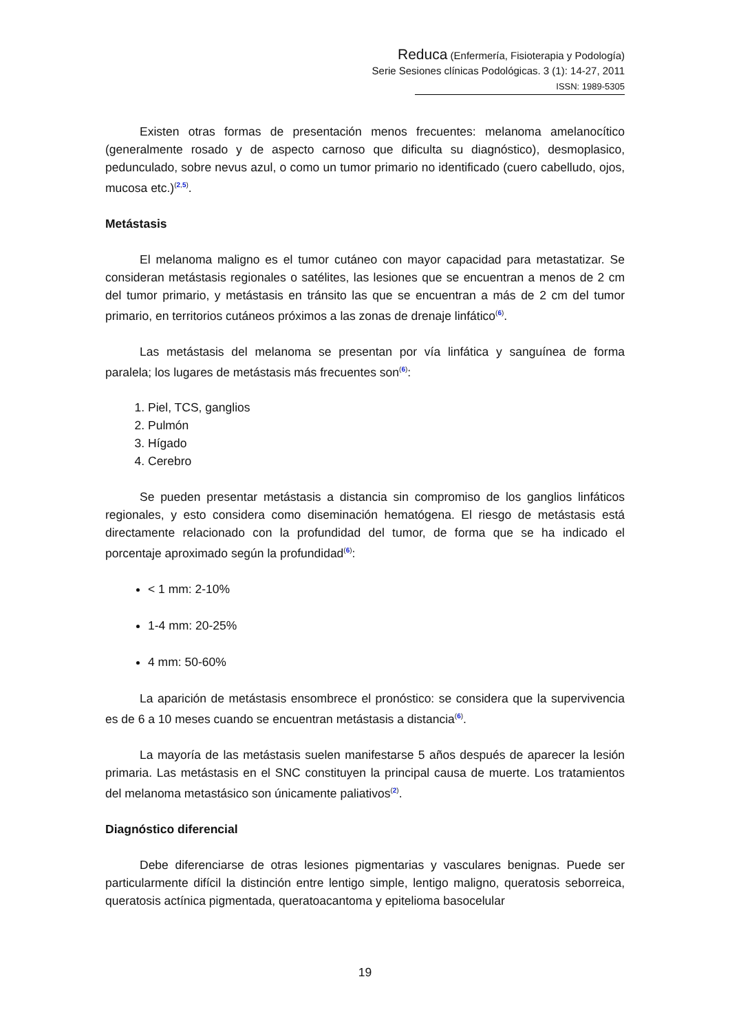Reduca (Enfermería, Fisioterapia y Podología)
Serie Sesiones clínicas Podológicas. 3 (1): 14-27, 2011
ISSN: 1989-5305
Existen otras formas de presentación menos frecuentes: melanoma amelanocítico (generalmente rosado y de aspecto carnoso que dificulta su diagnóstico), desmoplasico, pedunculado, sobre nevus azul, o como un tumor primario no identificado (cuero cabelludo, ojos, mucosa etc.)<sup>(2,5)</sup>.
Metástasis
El melanoma maligno es el tumor cutáneo con mayor capacidad para metastatizar. Se consideran metástasis regionales o satélites, las lesiones que se encuentran a menos de 2 cm del tumor primario, y metástasis en tránsito las que se encuentran a más de 2 cm del tumor primario, en territorios cutáneos próximos a las zonas de drenaje linfático<sup>(6)</sup>.
Las metástasis del melanoma se presentan por vía linfática y sanguínea de forma paralela; los lugares de metástasis más frecuentes son<sup>(6)</sup>:
1. Piel, TCS, ganglios
2. Pulmón
3. Hígado
4. Cerebro
Se pueden presentar metástasis a distancia sin compromiso de los ganglios linfáticos regionales, y esto considera como diseminación hematógena. El riesgo de metástasis está directamente relacionado con la profundidad del tumor, de forma que se ha indicado el porcentaje aproximado según la profundidad<sup>(6)</sup>:
< 1 mm: 2-10%
1-4 mm: 20-25%
4 mm: 50-60%
La aparición de metástasis ensombrece el pronóstico: se considera que la supervivencia es de 6 a 10 meses cuando se encuentran metástasis a distancia<sup>(6)</sup>.
La mayoría de las metástasis suelen manifestarse 5 años después de aparecer la lesión primaria. Las metástasis en el SNC constituyen la principal causa de muerte. Los tratamientos del melanoma metastásico son únicamente paliativos<sup>(2)</sup>.
Diagnóstico diferencial
Debe diferenciarse de otras lesiones pigmentarias y vasculares benignas. Puede ser particularmente difícil la distinción entre lentigo simple, lentigo maligno, queratosis seborreica, queratosis actínica pigmentada, queratoacantoma y epitelioma basocelular
19